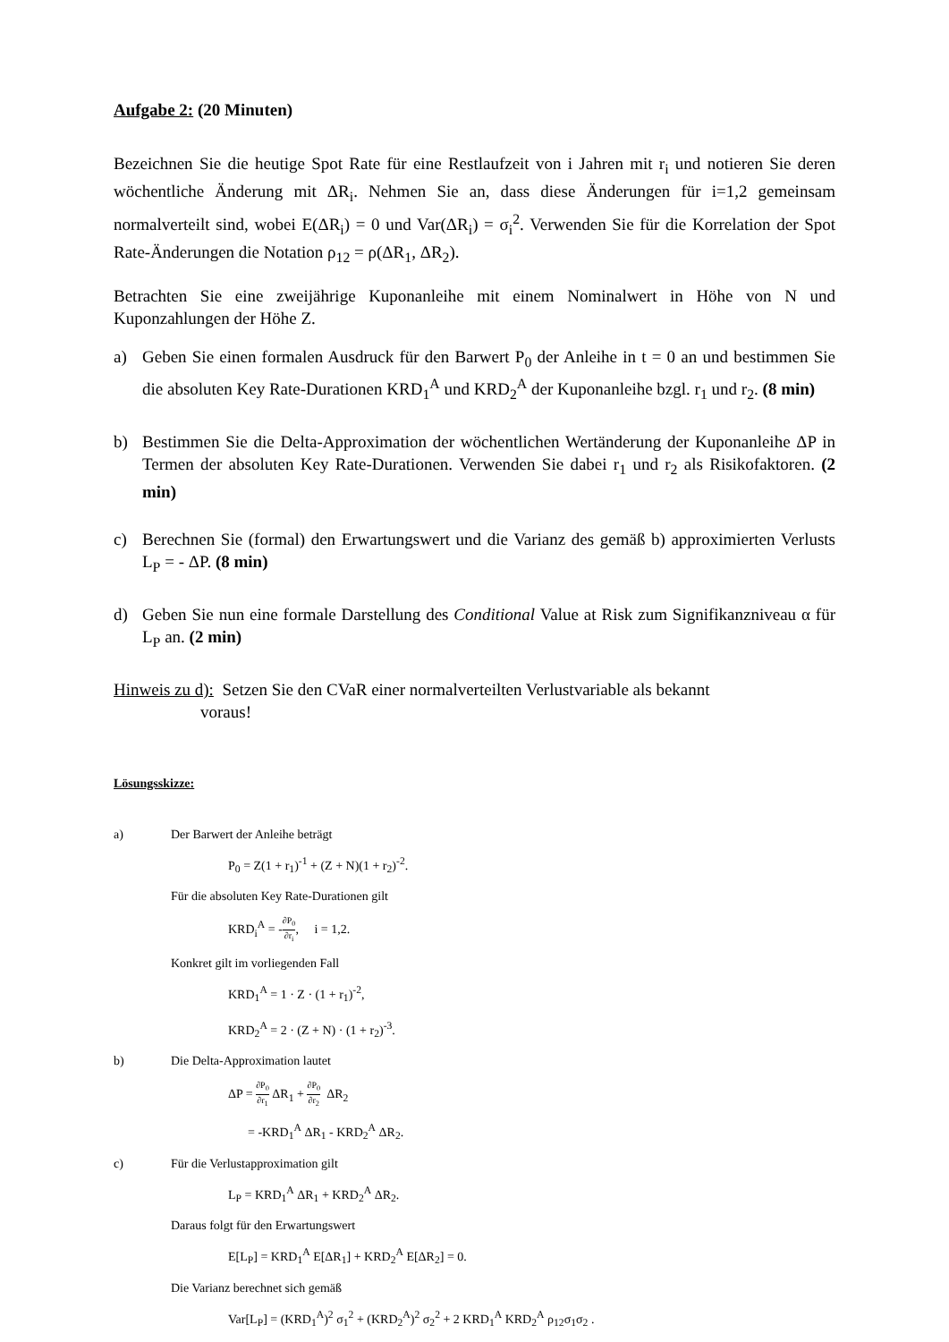Aufgabe 2: (20 Minuten)
Bezeichnen Sie die heutige Spot Rate für eine Restlaufzeit von i Jahren mit r<sub>i</sub> und notieren Sie deren wöchentliche Änderung mit ΔR<sub>i</sub>. Nehmen Sie an, dass diese Änderungen für i=1,2 gemeinsam normalverteilt sind, wobei E(ΔR<sub>i</sub>) = 0 und Var(ΔR<sub>i</sub>) = σ<sub>i</sub><sup>2</sup>. Verwenden Sie für die Korrelation der Spot Rate-Änderungen die Notation ρ<sub>12</sub> = ρ(ΔR<sub>1</sub>, ΔR<sub>2</sub>).
Betrachten Sie eine zweijährige Kuponanleihe mit einem Nominalwert in Höhe von N und Kuponzahlungen der Höhe Z.
a) Geben Sie einen formalen Ausdruck für den Barwert P<sub>0</sub> der Anleihe in t = 0 an und bestimmen Sie die absoluten Key Rate-Durationen KRD<sub>1</sub><sup>A</sup> und KRD<sub>2</sub><sup>A</sup> der Kuponanleihe bzgl. r<sub>1</sub> und r<sub>2</sub>. (8 min)
b) Bestimmen Sie die Delta-Approximation der wöchentlichen Wertänderung der Kuponanleihe ΔP in Termen der absoluten Key Rate-Durationen. Verwenden Sie dabei r<sub>1</sub> und r<sub>2</sub> als Risikofaktoren. (2 min)
c) Berechnen Sie (formal) den Erwartungswert und die Varianz des gemäß b) approximierten Verlusts L<sub>P</sub> = - ΔP. (8 min)
d) Geben Sie nun eine formale Darstellung des Conditional Value at Risk zum Signifikanzniveau α für L<sub>P</sub> an. (2 min)
Hinweis zu d): Setzen Sie den CVaR einer normalverteilten Verlustvariable als bekannt
voraus!
Lösungsskizze:
a) Der Barwert der Anleihe beträgt
P<sub>0</sub> = Z(1 + r<sub>1</sub>)<sup>-1</sup> + (Z + N)(1 + r<sub>2</sub>)<sup>-2</sup>.
Für die absoluten Key Rate-Durationen gilt
KRD<sub>i</sub><sup>A</sup> = -∂P<sub>0</sub> ∂r<sub>i</sub>, i = 1,2.
Konkret gilt im vorliegenden Fall
KRD<sub>1</sub><sup>A</sup> = 1 · Z · (1 + r<sub>1</sub>)<sup>-2</sup>,
KRD<sub>2</sub><sup>A</sup> = 2 · (Z + N) · (1 + r<sub>2</sub>)<sup>-3</sup>.
b) Die Delta-Approximation lautet
ΔP = ∂P<sub>0</sub> ∂r<sub>1</sub> ΔR<sub>1</sub> + ∂P<sub>0</sub> ∂r<sub>2</sub> ΔR<sub>2</sub>
= -KRD<sub>1</sub><sup>A</sup> ΔR<sub>1</sub> - KRD<sub>2</sub><sup>A</sup> ΔR<sub>2</sub>.
c) Für die Verlustapproximation gilt
L<sub>P</sub> = KRD<sub>1</sub><sup>A</sup> ΔR<sub>1</sub> + KRD<sub>2</sub><sup>A</sup> ΔR<sub>2</sub>.
Daraus folgt für den Erwartungswert
E[L<sub>P</sub>] = KRD<sub>1</sub><sup>A</sup> E[ΔR<sub>1</sub>] + KRD<sub>2</sub><sup>A</sup> E[ΔR<sub>2</sub>] = 0.
Die Varianz berechnet sich gemäß
Var[L<sub>P</sub>] = (KRD<sub>1</sub><sup>A</sup>)<sup>2</sup> σ<sub>1</sub><sup>2</sup> + (KRD<sub>2</sub><sup>A</sup>)<sup>2</sup> σ<sub>2</sub><sup>2</sup> + 2 KRD<sub>1</sub><sup>A</sup> KRD<sub>2</sub><sup>A</sup> ρ<sub>12</sub>σ<sub>1</sub>σ<sub>2</sub> .